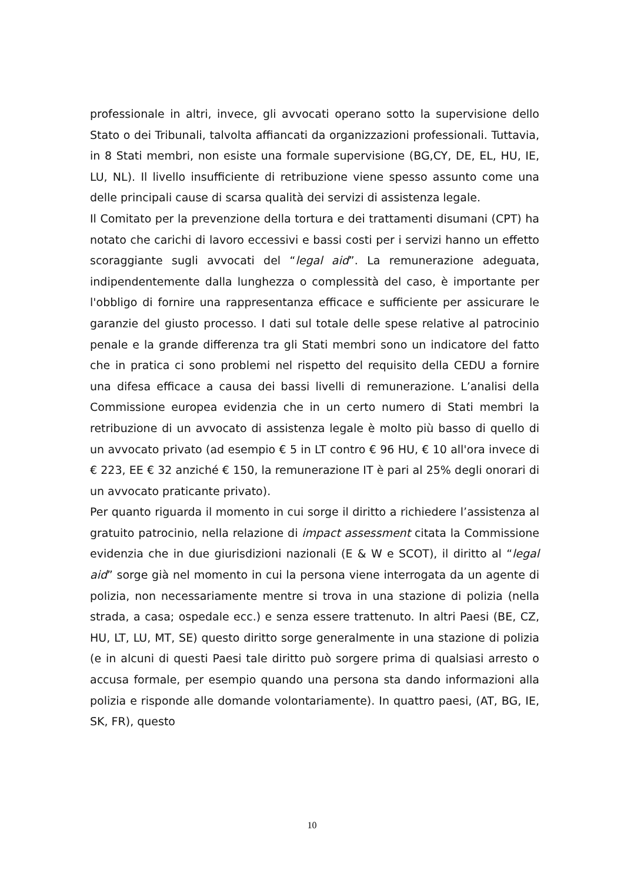professionale in altri, invece, gli avvocati operano sotto la supervisione dello Stato o dei Tribunali, talvolta affiancati da organizzazioni professionali. Tuttavia, in 8 Stati membri, non esiste una formale supervisione (BG,CY, DE, EL, HU, IE, LU, NL). Il livello insufficiente di retribuzione viene spesso assunto come una delle principali cause di scarsa qualità dei servizi di assistenza legale.
Il Comitato per la prevenzione della tortura e dei trattamenti disumani (CPT) ha notato che carichi di lavoro eccessivi e bassi costi per i servizi hanno un effetto scoraggiante sugli avvocati del “legal aid”. La remunerazione adeguata, indipendentemente dalla lunghezza o complessità del caso, è importante per l'obbligo di fornire una rappresentanza efficace e sufficiente per assicurare le garanzie del giusto processo. I dati sul totale delle spese relative al patrocinio penale e la grande differenza tra gli Stati membri sono un indicatore del fatto che in pratica ci sono problemi nel rispetto del requisito della CEDU a fornire una difesa efficace a causa dei bassi livelli di remunerazione. L’analisi della Commissione europea evidenzia che in un certo numero di Stati membri la retribuzione di un avvocato di assistenza legale è molto più basso di quello di un avvocato privato (ad esempio € 5 in LT contro € 96 HU, € 10 all'ora invece di € 223, EE € 32 anziché € 150, la remunerazione IT è pari al 25% degli onorari di un avvocato praticante privato).
Per quanto riguarda il momento in cui sorge il diritto a richiedere l’assistenza al gratuito patrocinio, nella relazione di impact assessment citata la Commissione evidenzia che in due giurisdizioni nazionali (E & W e SCOT), il diritto al “legal aid” sorge già nel momento in cui la persona viene interrogata da un agente di polizia, non necessariamente mentre si trova in una stazione di polizia (nella strada, a casa; ospedale ecc.) e senza essere trattenuto. In altri Paesi (BE, CZ, HU, LT, LU, MT, SE) questo diritto sorge generalmente in una stazione di polizia (e in alcuni di questi Paesi tale diritto può sorgere prima di qualsiasi arresto o accusa formale, per esempio quando una persona sta dando informazioni alla polizia e risponde alle domande volontariamente). In quattro paesi, (AT, BG, IE, SK, FR), questo
10